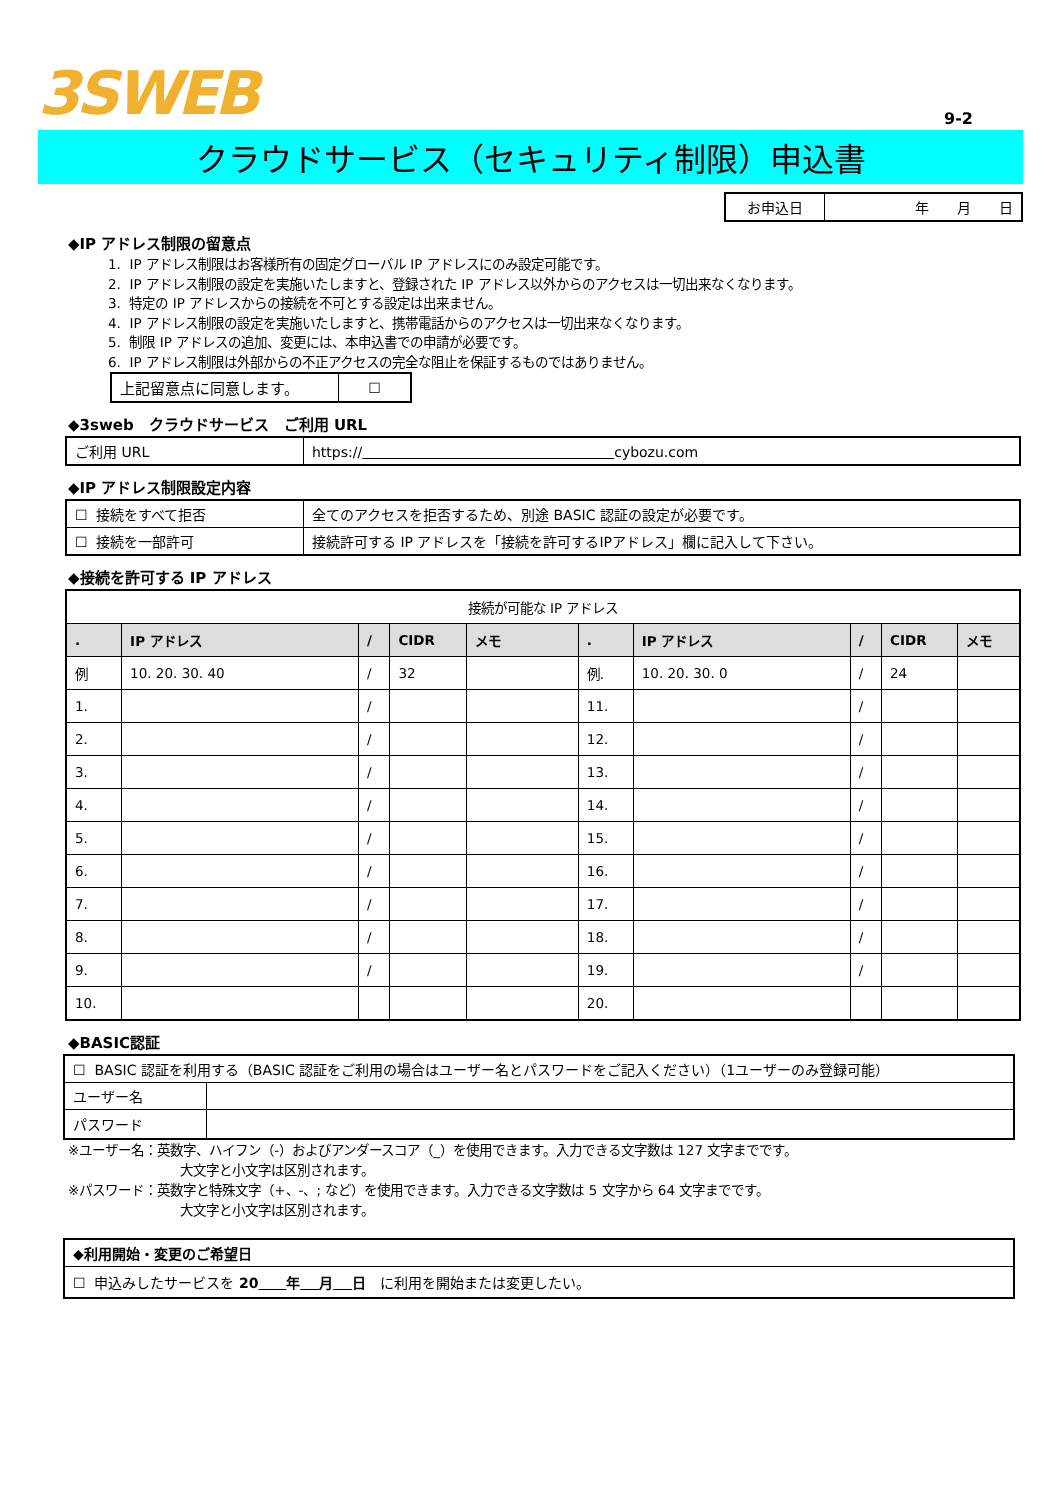3SWEB
9-2
クラウドサービス（セキュリティ制限）申込書
| お申込日 | 年 月 日 |
◆IP アドレス制限の留意点
1. IP アドレス制限はお客様所有の固定グローバル IP アドレスにのみ設定可能です。
2. IP アドレス制限の設定を実施いたしますと、登録された IP アドレス以外からのアクセスは一切出来なくなります。
3. 特定の IP アドレスからの接続を不可とする設定は出来ません。
4. IP アドレス制限の設定を実施いたしますと、携帯電話からのアクセスは一切出来なくなります。
5. 制限 IP アドレスの追加、変更には、本申込書での申請が必要です。
6. IP アドレス制限は外部からの不正アクセスの完全な阻止を保証するものではありません。
| 上記留意点に同意します。 | ☐ |
◆3sweb　クラウドサービス　ご利用 URL
| ご利用 URL | https:// cybozu.com |
◆IP アドレス制限設定内容
| ☐ 接続をすべて拒否 | 全てのアクセスを拒否するため、別途 BASIC 認証の設定が必要です。 |
| ☐ 接続を一部許可 | 接続許可する IP アドレスを「接続を許可するIPアドレス」欄に記入して下さい。 |
◆接続を許可する IP アドレス
| 接続が可能な IP アドレス | | | | | | | | | |
| . | IP アドレス | / | CIDR | メモ | . | IP アドレス | / | CIDR | メモ |
| 例 | 10. 20. 30. 40 | / | 32 | | 例. | 10. 20. 30. 0 | / | 24 | |
| 1. | | / | | | 11. | | / | | |
| 2. | | / | | | 12. | | / | | |
| 3. | | / | | | 13. | | / | | |
| 4. | | / | | | 14. | | / | | |
| 5. | | / | | | 15. | | / | | |
| 6. | | / | | | 16. | | / | | |
| 7. | | / | | | 17. | | / | | |
| 8. | | / | | | 18. | | / | | |
| 9. | | / | | | 19. | | / | | |
| 10. | | | | | 20. | | | | |
◆BASIC認証
| ☐ BASIC 認証を利用する（BASIC 認証をご利用の場合はユーザー名とパスワードをご記入ください）（1ユーザーのみ登録可能） | |
| ユーザー名 | |
| パスワード | |
※ユーザー名：英数字、ハイフン（-）およびアンダースコア（_）を使用できます。入力できる文字数は 127 文字までです。
大文字と小文字は区別されます。
※パスワード：英数字と特殊文字（+、-、; など）を使用できます。入力できる文字数は 5 文字から 64 文字までです。
大文字と小文字は区別されます。
| ◆利用開始・変更のご希望日 |
| ☐ 申込みしたサービスを 20 年 月 日 に利用を開始または変更したい。 |